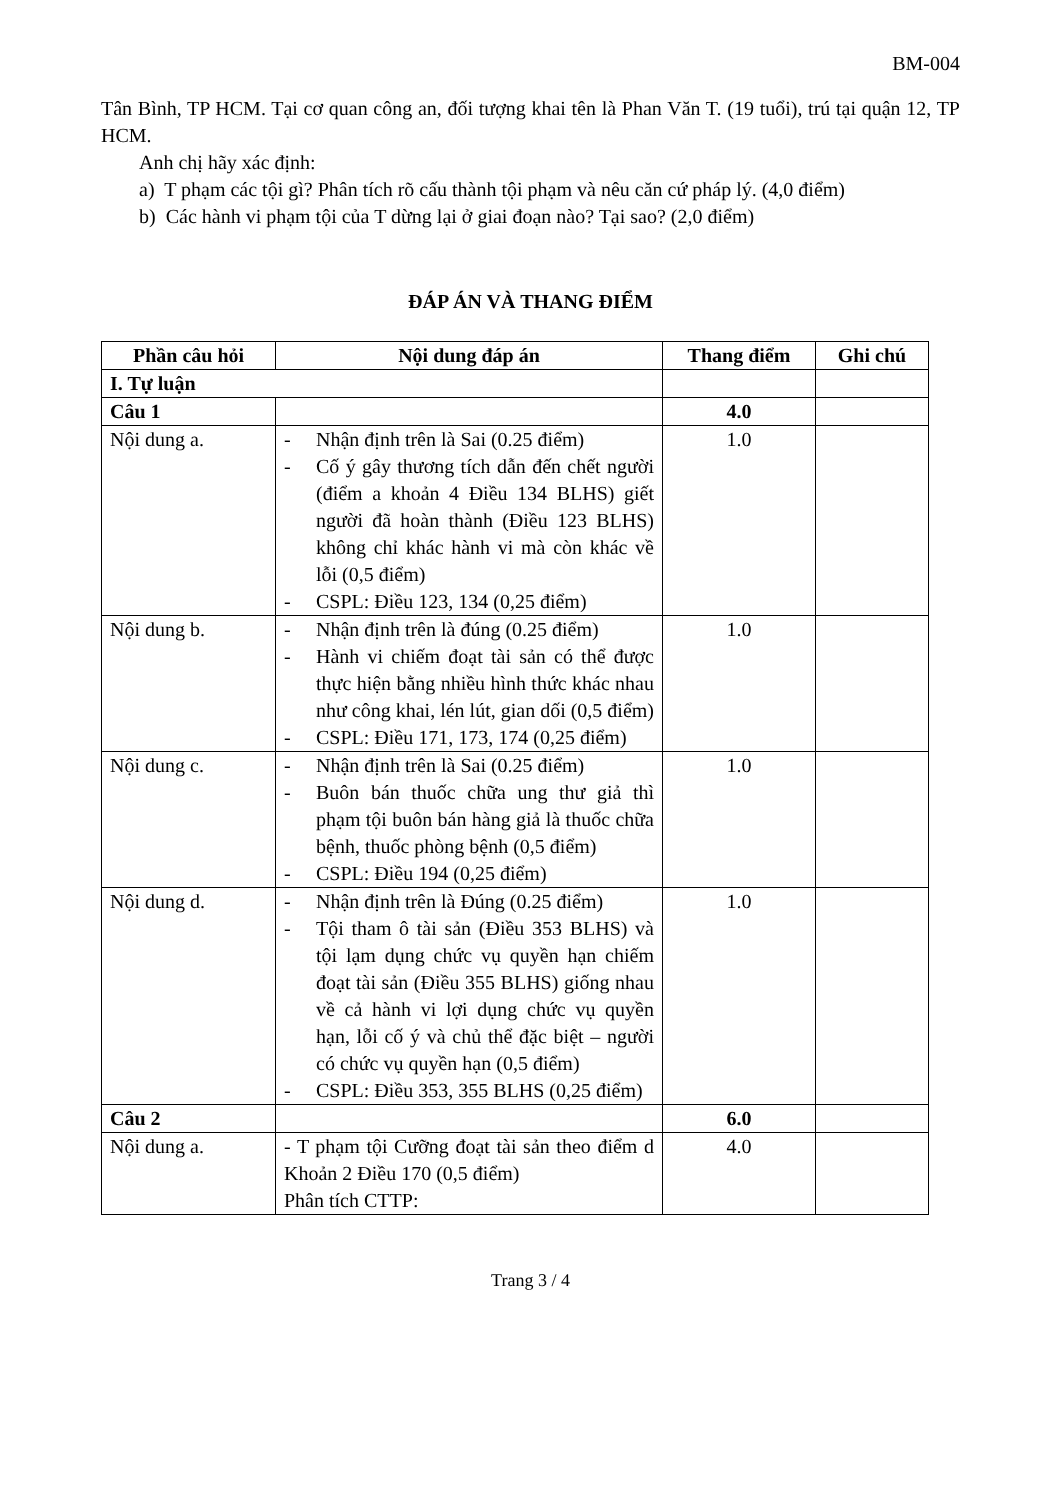BM-004
Tân Bình, TP HCM. Tại cơ quan công an, đối tượng khai tên là Phan Văn T. (19 tuổi), trú tại quận 12, TP HCM.
Anh chị hãy xác định:
a) T phạm các tội gì? Phân tích rõ cấu thành tội phạm và nêu căn cứ pháp lý. (4,0 điểm)
b) Các hành vi phạm tội của T dừng lại ở giai đoạn nào? Tại sao? (2,0 điểm)
ĐÁP ÁN VÀ THANG ĐIỂM
| Phần câu hỏi | Nội dung đáp án | Thang điểm | Ghi chú |
| --- | --- | --- | --- |
| I. Tự luận | | | |
| Câu 1 | | 4.0 | |
| Nội dung a. | - Nhận định trên là Sai (0.25 điểm) - Cố ý gây thương tích dẫn đến chết người (điểm a khoản 4 Điều 134 BLHS) giết người đã hoàn thành (Điều 123 BLHS) không chỉ khác hành vi mà còn khác về lỗi (0,5 điểm) - CSPL: Điều 123, 134 (0,25 điểm) | 1.0 | |
| Nội dung b. | - Nhận định trên là đúng (0.25 điểm) - Hành vi chiếm đoạt tài sản có thể được thực hiện bằng nhiều hình thức khác nhau như công khai, lén lút, gian dối (0,5 điểm) - CSPL: Điều 171, 173, 174 (0,25 điểm) | 1.0 | |
| Nội dung c. | - Nhận định trên là Sai (0.25 điểm) - Buôn bán thuốc chữa ung thư giả thì phạm tội buôn bán hàng giả là thuốc chữa bệnh, thuốc phòng bệnh (0,5 điểm) - CSPL: Điều 194 (0,25 điểm) | 1.0 | |
| Nội dung d. | - Nhận định trên là Đúng (0.25 điểm) - Tội tham ô tài sản (Điều 353 BLHS) và tội lạm dụng chức vụ quyền hạn chiếm đoạt tài sản (Điều 355 BLHS) giống nhau về cả hành vi lợi dụng chức vụ quyền hạn, lỗi cố ý và chủ thể đặc biệt – người có chức vụ quyền hạn (0,5 điểm) - CSPL: Điều 353, 355 BLHS (0,25 điểm) | 1.0 | |
| Câu 2 | | 6.0 | |
| Nội dung a. | - T phạm tội Cưỡng đoạt tài sản theo điểm d Khoản 2 Điều 170 (0,5 điểm) Phân tích CTTP: | 4.0 | |
Trang 3 / 4